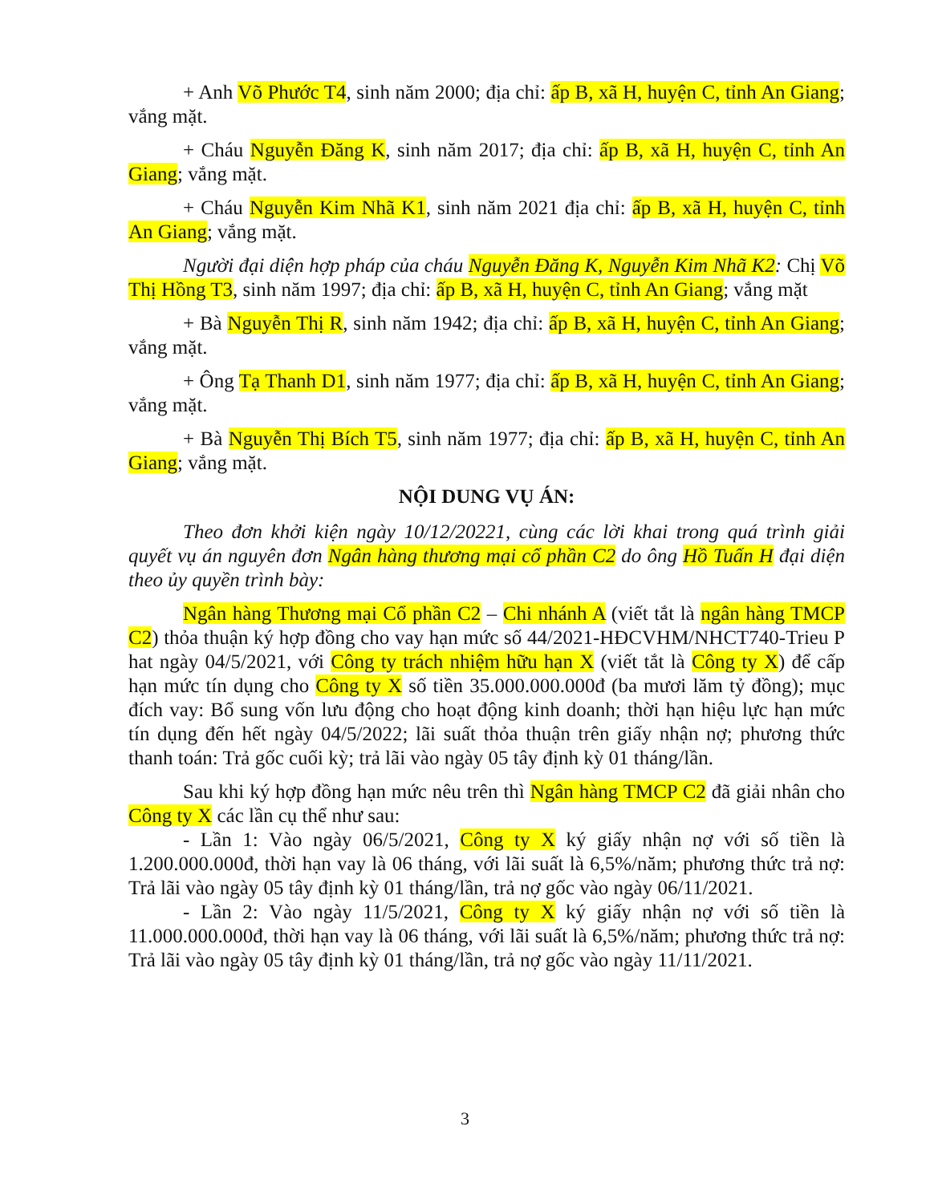+ Anh Võ Phước T4, sinh năm 2000; địa chỉ: ấp B, xã H, huyện C, tỉnh An Giang; vắng mặt.
+ Cháu Nguyễn Đăng K, sinh năm 2017; địa chỉ: ấp B, xã H, huyện C, tỉnh An Giang; vắng mặt.
+ Cháu Nguyễn Kim Nhã K1, sinh năm 2021 địa chỉ: ấp B, xã H, huyện C, tỉnh An Giang; vắng mặt.
Người đại diện hợp pháp của cháu Nguyễn Đăng K, Nguyễn Kim Nhã K2: Chị Võ Thị Hồng T3, sinh năm 1997; địa chỉ: ấp B, xã H, huyện C, tỉnh An Giang; vắng mặt
+ Bà Nguyễn Thị R, sinh năm 1942; địa chỉ: ấp B, xã H, huyện C, tỉnh An Giang; vắng mặt.
+ Ông Tạ Thanh D1, sinh năm 1977; địa chỉ: ấp B, xã H, huyện C, tỉnh An Giang; vắng mặt.
+ Bà Nguyễn Thị Bích T5, sinh năm 1977; địa chỉ: ấp B, xã H, huyện C, tỉnh An Giang; vắng mặt.
NỘI DUNG VỤ ÁN:
Theo đơn khởi kiện ngày 10/12/20221, cùng các lời khai trong quá trình giải quyết vụ án nguyên đơn Ngân hàng thương mại cổ phần C2 do ông Hồ Tuấn H đại diện theo ủy quyền trình bày:
Ngân hàng Thương mại Cổ phần C2 – Chi nhánh A (viết tắt là ngân hàng TMCP C2) thỏa thuận ký hợp đồng cho vay hạn mức số 44/2021-HĐCVHM/NHCT740-Trieu P hat ngày 04/5/2021, với Công ty trách nhiệm hữu hạn X (viết tắt là Công ty X) để cấp hạn mức tín dụng cho Công ty X số tiền 35.000.000.000đ (ba mươi lăm tỷ đồng); mục đích vay: Bổ sung vốn lưu động cho hoạt động kinh doanh; thời hạn hiệu lực hạn mức tín dụng đến hết ngày 04/5/2022; lãi suất thỏa thuận trên giấy nhận nợ; phương thức thanh toán: Trả gốc cuối kỳ; trả lãi vào ngày 05 tây định kỳ 01 tháng/lần.
Sau khi ký hợp đồng hạn mức nêu trên thì Ngân hàng TMCP C2 đã giải nhân cho Công ty X các lần cụ thể như sau:
- Lần 1: Vào ngày 06/5/2021, Công ty X ký giấy nhận nợ với số tiền là 1.200.000.000đ, thời hạn vay là 06 tháng, với lãi suất là 6,5%/năm; phương thức trả nợ: Trả lãi vào ngày 05 tây định kỳ 01 tháng/lần, trả nợ gốc vào ngày 06/11/2021.
- Lần 2: Vào ngày 11/5/2021, Công ty X ký giấy nhận nợ với số tiền là 11.000.000.000đ, thời hạn vay là 06 tháng, với lãi suất là 6,5%/năm; phương thức trả nợ: Trả lãi vào ngày 05 tây định kỳ 01 tháng/lần, trả nợ gốc vào ngày 11/11/2021.
3